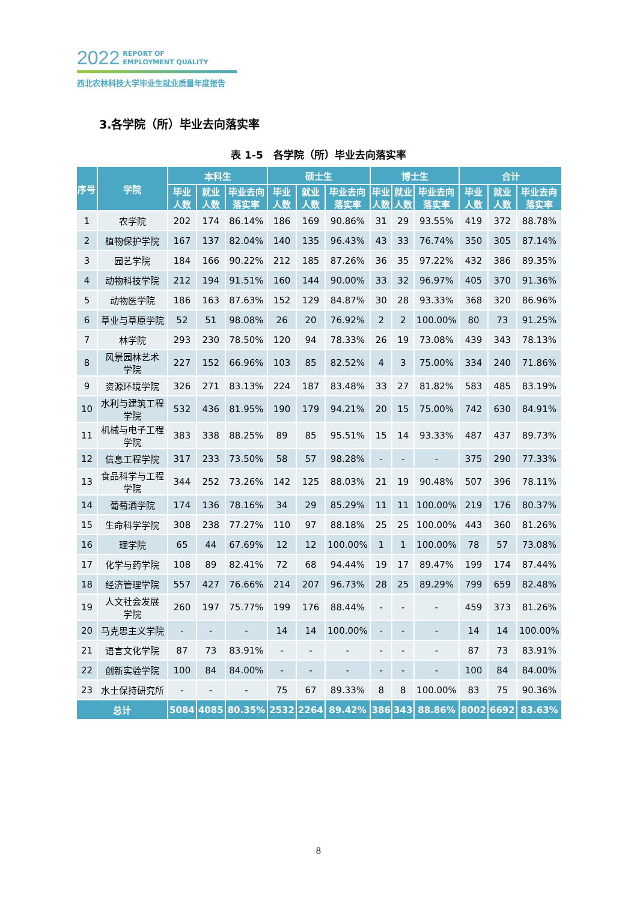2022 REPORT OF
EMPLOYMENT QUALITY
西北农林科技大学毕业生就业质量年度报告
3.各学院（所）毕业去向落实率
表 1-5　各学院（所）毕业去向落实率
| 序号 | 学院 | 本科生 | | | 硕士生 | | | 博士生 | | | 合计 | | |
| --- | --- | --- | --- | --- | --- | --- | --- | --- | --- | --- | --- | --- | --- |
| | | 毕业 人数 | 就业 人数 | 毕业去向 落实率 | 毕业 人数 | 就业 人数 | 毕业去向 落实率 | 毕业 人数 | 就业 人数 | 毕业去向 落实率 | 毕业 人数 | 就业 人数 | 毕业去向 落实率 |
| 1 | 农学院 | 202 | 174 | 86.14% | 186 | 169 | 90.86% | 31 | 29 | 93.55% | 419 | 372 | 88.78% |
| 2 | 植物保护学院 | 167 | 137 | 82.04% | 140 | 135 | 96.43% | 43 | 33 | 76.74% | 350 | 305 | 87.14% |
| 3 | 园艺学院 | 184 | 166 | 90.22% | 212 | 185 | 87.26% | 36 | 35 | 97.22% | 432 | 386 | 89.35% |
| 4 | 动物科技学院 | 212 | 194 | 91.51% | 160 | 144 | 90.00% | 33 | 32 | 96.97% | 405 | 370 | 91.36% |
| 5 | 动物医学院 | 186 | 163 | 87.63% | 152 | 129 | 84.87% | 30 | 28 | 93.33% | 368 | 320 | 86.96% |
| 6 | 草业与草原学院 | 52 | 51 | 98.08% | 26 | 20 | 76.92% | 2 | 2 | 100.00% | 80 | 73 | 91.25% |
| 7 | 林学院 | 293 | 230 | 78.50% | 120 | 94 | 78.33% | 26 | 19 | 73.08% | 439 | 343 | 78.13% |
| 8 | 风景园林艺术 学院 | 227 | 152 | 66.96% | 103 | 85 | 82.52% | 4 | 3 | 75.00% | 334 | 240 | 71.86% |
| 9 | 资源环境学院 | 326 | 271 | 83.13% | 224 | 187 | 83.48% | 33 | 27 | 81.82% | 583 | 485 | 83.19% |
| 10 | 水利与建筑工程 学院 | 532 | 436 | 81.95% | 190 | 179 | 94.21% | 20 | 15 | 75.00% | 742 | 630 | 84.91% |
| 11 | 机械与电子工程 学院 | 383 | 338 | 88.25% | 89 | 85 | 95.51% | 15 | 14 | 93.33% | 487 | 437 | 89.73% |
| 12 | 信息工程学院 | 317 | 233 | 73.50% | 58 | 57 | 98.28% | - | - | - | 375 | 290 | 77.33% |
| 13 | 食品科学与工程 学院 | 344 | 252 | 73.26% | 142 | 125 | 88.03% | 21 | 19 | 90.48% | 507 | 396 | 78.11% |
| 14 | 葡萄酒学院 | 174 | 136 | 78.16% | 34 | 29 | 85.29% | 11 | 11 | 100.00% | 219 | 176 | 80.37% |
| 15 | 生命科学学院 | 308 | 238 | 77.27% | 110 | 97 | 88.18% | 25 | 25 | 100.00% | 443 | 360 | 81.26% |
| 16 | 理学院 | 65 | 44 | 67.69% | 12 | 12 | 100.00% | 1 | 1 | 100.00% | 78 | 57 | 73.08% |
| 17 | 化学与药学院 | 108 | 89 | 82.41% | 72 | 68 | 94.44% | 19 | 17 | 89.47% | 199 | 174 | 87.44% |
| 18 | 经济管理学院 | 557 | 427 | 76.66% | 214 | 207 | 96.73% | 28 | 25 | 89.29% | 799 | 659 | 82.48% |
| 19 | 人文社会发展 学院 | 260 | 197 | 75.77% | 199 | 176 | 88.44% | - | - | - | 459 | 373 | 81.26% |
| 20 | 马克思主义学院 | - | - | - | 14 | 14 | 100.00% | - | - | - | 14 | 14 | 100.00% |
| 21 | 语言文化学院 | 87 | 73 | 83.91% | - | - | - | - | - | - | 87 | 73 | 83.91% |
| 22 | 创新实验学院 | 100 | 84 | 84.00% | - | - | - | - | - | - | 100 | 84 | 84.00% |
| 23 | 水土保持研究所 | - | - | - | 75 | 67 | 89.33% | 8 | 8 | 100.00% | 83 | 75 | 90.36% |
| 总计 | | 5084 | 4085 | 80.35% | 2532 | 2264 | 89.42% | 386 | 343 | 88.86% | 8002 | 6692 | 83.63% |
8